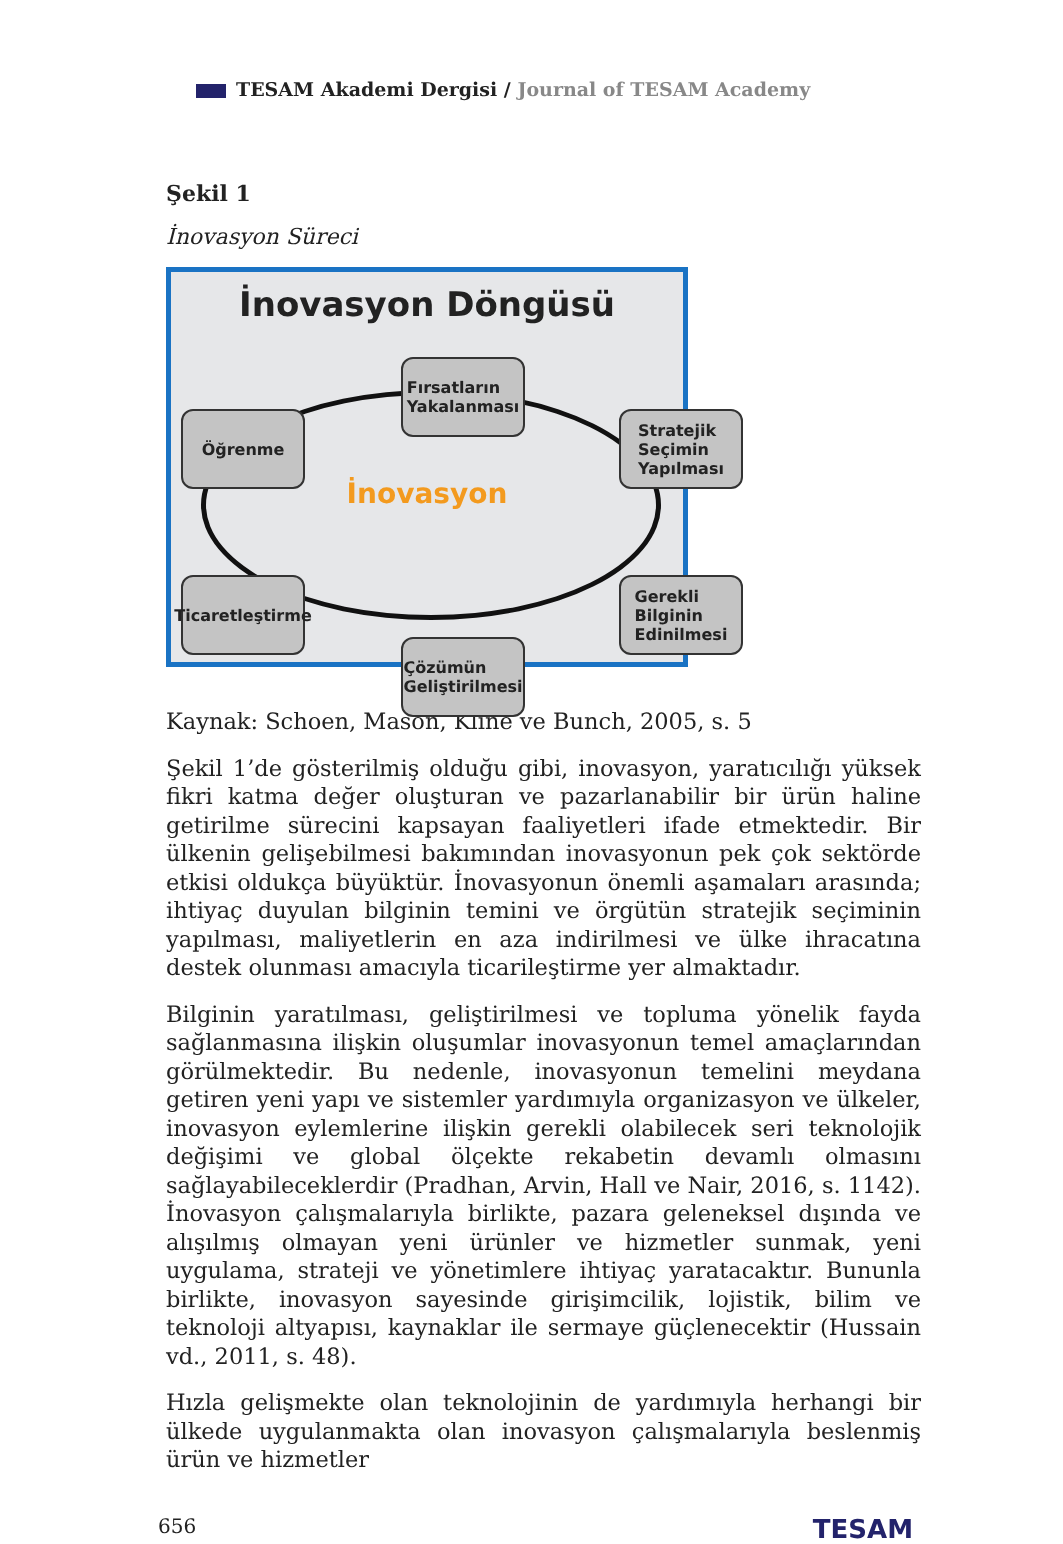TESAM Akademi Dergisi / Journal of TESAM Academy
Şekil 1
İnovasyon Süreci
İnovasyon Döngüsü
İnovasyon
Fırsatların
Yakalanması
Öğrenme
Stratejik
Seçimin
Yapılması
Ticaretleştirme
Gerekli
Bilginin
Edinilmesi
Çözümün
Geliştirilmesi
Kaynak: Schoen, Mason, Kline ve Bunch, 2005, s. 5
Şekil 1’de gösterilmiş olduğu gibi, inovasyon, yaratıcılığı yüksek fikri katma değer oluşturan ve pazarlanabilir bir ürün haline getirilme sürecini kapsayan faaliyetleri ifade etmektedir. Bir ülkenin gelişebilmesi bakımından inovasyonun pek çok sektörde etkisi oldukça büyüktür. İnovasyonun önemli aşamaları arasında; ihtiyaç duyulan bilginin temini ve örgütün stratejik seçiminin yapılması, maliyetlerin en aza indirilmesi ve ülke ihracatına destek olunması amacıyla ticarileştirme yer almaktadır.
Bilginin yaratılması, geliştirilmesi ve topluma yönelik fayda sağlanmasına ilişkin oluşumlar inovasyonun temel amaçlarından görülmektedir. Bu nedenle, inovasyonun temelini meydana getiren yeni yapı ve sistemler yardımıyla organizasyon ve ülkeler, inovasyon eylemlerine ilişkin gerekli olabilecek seri teknolojik değişimi ve global ölçekte rekabetin devamlı olmasını sağlayabileceklerdir (Pradhan, Arvin, Hall ve Nair, 2016, s. 1142). İnovasyon çalışmalarıyla birlikte, pazara geleneksel dışında ve alışılmış olmayan yeni ürünler ve hizmetler sunmak, yeni uygulama, strateji ve yönetimlere ihtiyaç yaratacaktır. Bununla birlikte, inovasyon sayesinde girişimcilik, lojistik, bilim ve teknoloji altyapısı, kaynaklar ile sermaye güçlenecektir (Hussain vd., 2011, s. 48).
Hızla gelişmekte olan teknolojinin de yardımıyla herhangi bir ülkede uygulanmakta olan inovasyon çalışmalarıyla beslenmiş ürün ve hizmetler
656 TESAM